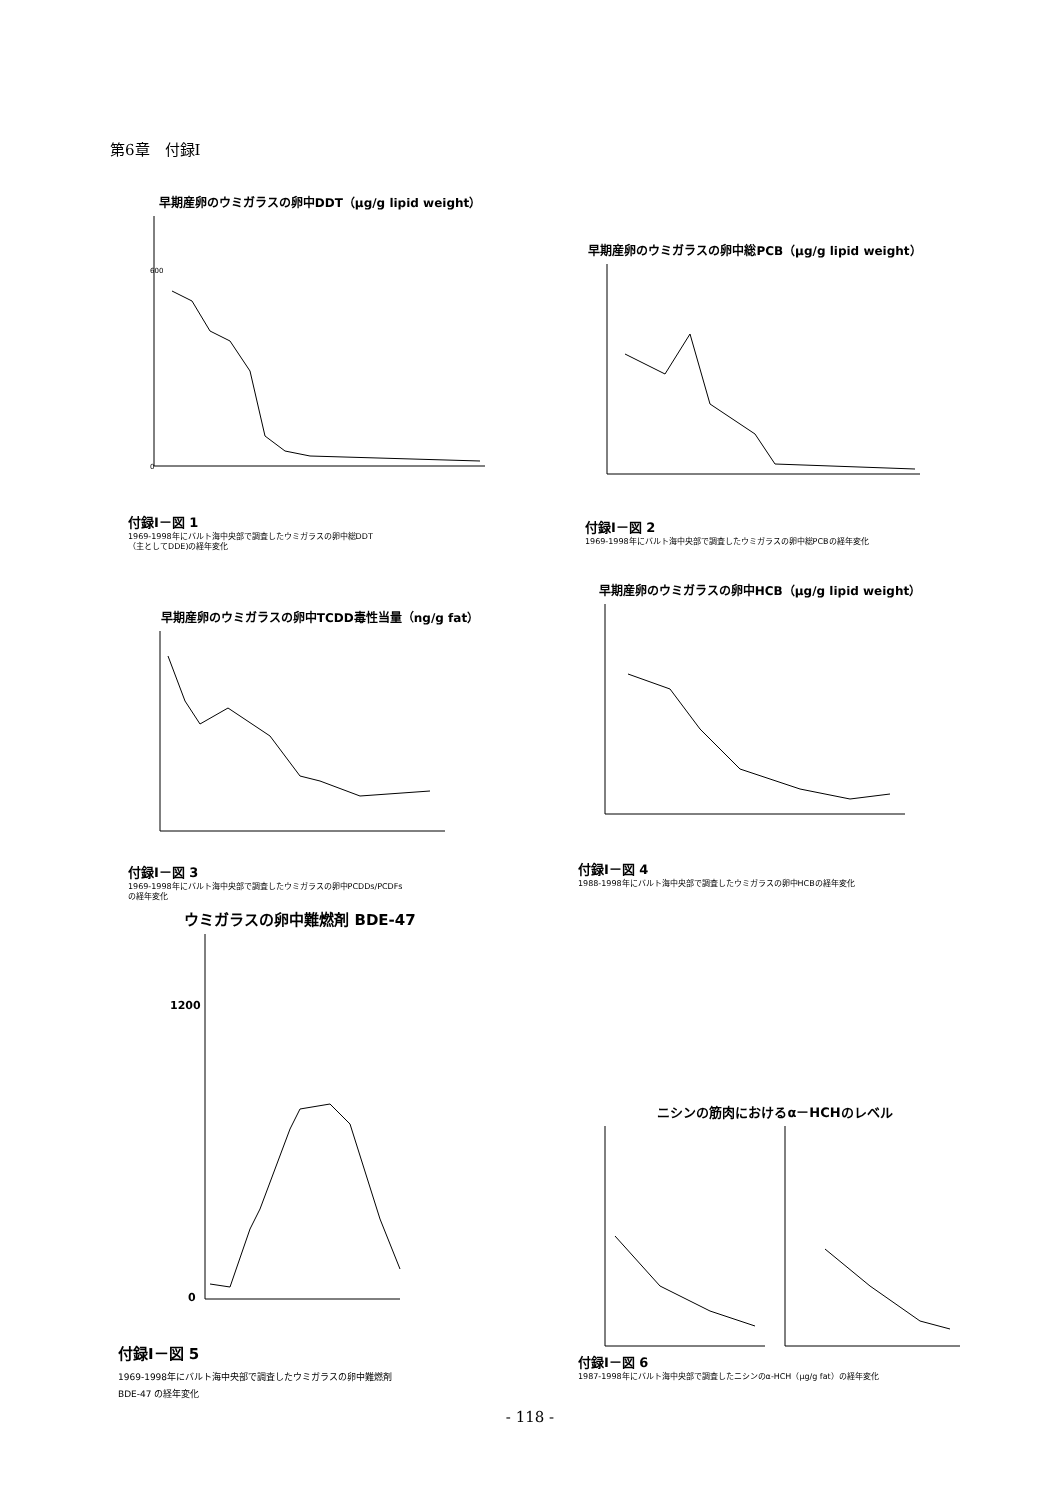第6章　付録I
早期産卵のウミガラスの卵中DDT（μg/g lipid weight）
0
600
付録I－図 1
1969-1998年にバルト海中央部で調査したウミガラスの卵中総DDT
（主としてDDE)の経年変化
早期産卵のウミガラスの卵中総PCB（μg/g lipid weight）
付録I－図 2
1969-1998年にバルト海中央部で調査したウミガラスの卵中総PCBの経年変化
早期産卵のウミガラスの卵中TCDD毒性当量（ng/g fat）
付録I－図 3
1969-1998年にバルト海中央部で調査したウミガラスの卵中PCDDs/PCDFs
の経年変化
早期産卵のウミガラスの卵中HCB（μg/g lipid weight）
付録I－図 4
1988-1998年にバルト海中央部で調査したウミガラスの卵中HCBの経年変化
ウミガラスの卵中難燃剤 BDE-47
1200
0
付録I－図 5
1969-1998年にバルト海中央部で調査したウミガラスの卵中難燃剤
BDE-47 の経年変化
ニシンの筋肉におけるα－HCHのレベル
付録I－図 6
1987-1998年にバルト海中央部で調査したニシンのα-HCH（μg/g fat）の経年変化
- 118 -